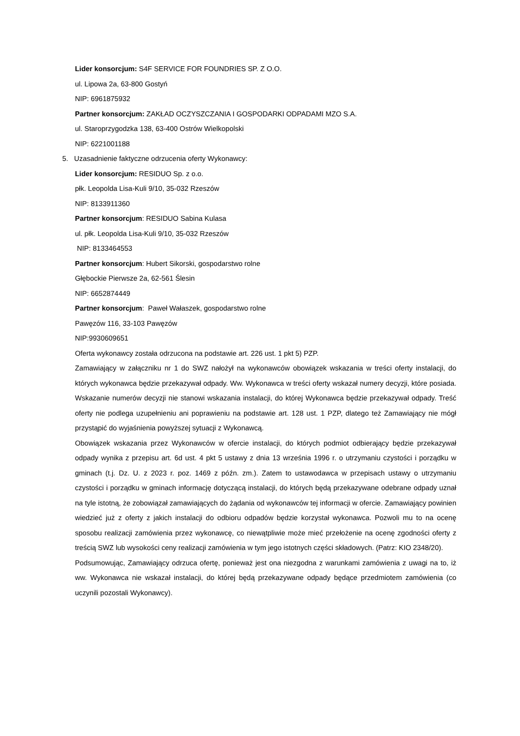Lider konsorcjum: S4F SERVICE FOR FOUNDRIES SP. Z O.O.
ul. Lipowa 2a, 63-800 Gostyń
NIP: 6961875932
Partner konsorcjum: ZAKŁAD OCZYSZCZANIA I GOSPODARKI ODPADAMI MZO S.A.
ul. Staroprzygodzka 138, 63-400 Ostrów Wielkopolski
NIP: 6221001188
5. Uzasadnienie faktyczne odrzucenia oferty Wykonawcy:
Lider konsorcjum: RESIDUO Sp. z o.o.
płk. Leopolda Lisa-Kuli 9/10, 35-032 Rzeszów
NIP: 8133911360
Partner konsorcjum: RESIDUO Sabina Kulasa
ul. płk. Leopolda Lisa-Kuli 9/10, 35-032 Rzeszów
NIP: 8133464553
Partner konsorcjum: Hubert Sikorski, gospodarstwo rolne
Głębockie Pierwsze 2a, 62-561 Ślesin
NIP: 6652874449
Partner konsorcjum: Paweł Wałaszek, gospodarstwo rolne
Pawęzów 116, 33-103 Pawęzów
NIP:9930609651
Oferta wykonawcy została odrzucona na podstawie art. 226 ust. 1 pkt 5) PZP.
Zamawiający w załączniku nr 1 do SWZ nałożył na wykonawców obowiązek wskazania w treści oferty instalacji, do których wykonawca będzie przekazywał odpady. Ww. Wykonawca w treści oferty wskazał numery decyzji, które posiada. Wskazanie numerów decyzji nie stanowi wskazania instalacji, do której Wykonawca będzie przekazywał odpady. Treść oferty nie podlega uzupełnieniu ani poprawieniu na podstawie art. 128 ust. 1 PZP, dlatego też Zamawiający nie mógł przystąpić do wyjaśnienia powyższej sytuacji z Wykonawcą.
Obowiązek wskazania przez Wykonawców w ofercie instalacji, do których podmiot odbierający będzie przekazywał odpady wynika z przepisu art. 6d ust. 4 pkt 5 ustawy z dnia 13 września 1996 r. o utrzymaniu czystości i porządku w gminach (t.j. Dz. U. z 2023 r. poz. 1469 z późn. zm.). Zatem to ustawodawca w przepisach ustawy o utrzymaniu czystości i porządku w gminach informację dotyczącą instalacji, do których będą przekazywane odebrane odpady uznał na tyle istotną, że zobowiązał zamawiających do żądania od wykonawców tej informacji w ofercie. Zamawiający powinien wiedzieć już z oferty z jakich instalacji do odbioru odpadów będzie korzystał wykonawca. Pozwoli mu to na ocenę sposobu realizacji zamówienia przez wykonawcę, co niewątpliwie może mieć przełożenie na ocenę zgodności oferty z treścią SWZ lub wysokości ceny realizacji zamówienia w tym jego istotnych części składowych. (Patrz: KIO 2348/20).
Podsumowując, Zamawiający odrzuca ofertę, ponieważ jest ona niezgodna z warunkami zamówienia z uwagi na to, iż ww. Wykonawca nie wskazał instalacji, do której będą przekazywane odpady będące przedmiotem zamówienia (co uczynili pozostali Wykonawcy).